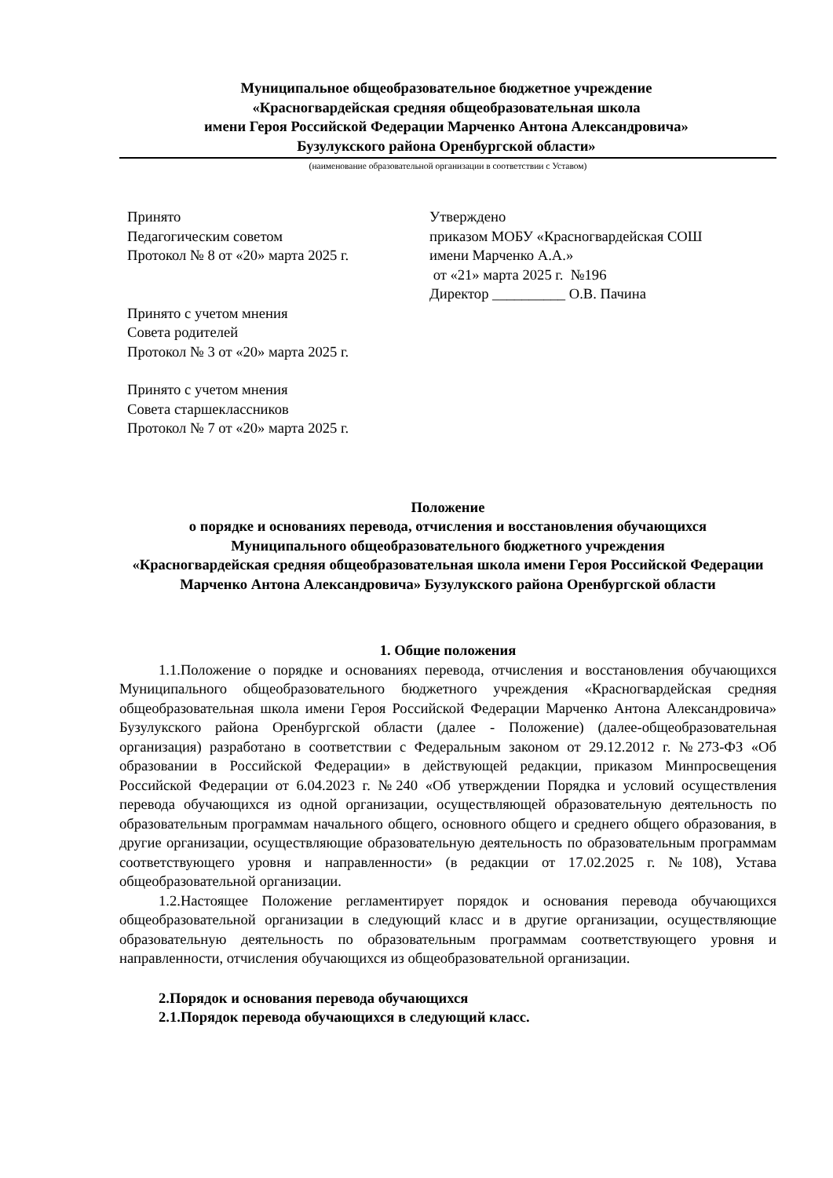Муниципальное общеобразовательное бюджетное учреждение
«Красногвардейская средняя общеобразовательная школа
имени Героя Российской Федерации Марченко Антона Александровича»
Бузулукского района Оренбургской области»
(наименование образовательной организации в соответствии с Уставом)
Принято
Педагогическим советом
Протокол № 8 от «20» марта 2025 г.
Принято с учетом мнения
Совета родителей
Протокол № 3 от «20» марта 2025 г.
Принято с учетом мнения
Совета старшеклассников
Протокол № 7 от «20» марта 2025 г.
Утверждено
приказом МОБУ «Красногвардейская СОШ
имени Марченко А.А.»
от «21» марта 2025 г. №196
Директор __________ О.В. Пачина
Положение
о порядке и основаниях перевода, отчисления и восстановления обучающихся
Муниципального общеобразовательного бюджетного учреждения
«Красногвардейская средняя общеобразовательная школа имени Героя Российской Федерации Марченко Антона Александровича» Бузулукского района Оренбургской области
1. Общие положения
1.1.Положение о порядке и основаниях перевода, отчисления и восстановления обучающихся Муниципального общеобразовательного бюджетного учреждения «Красногвардейская средняя общеобразовательная школа имени Героя Российской Федерации Марченко Антона Александровича» Бузулукского района Оренбургской области (далее - Положение) (далее-общеобразовательная организация) разработано в соответствии с Федеральным законом от 29.12.2012 г. №273-ФЗ «Об образовании в Российской Федерации» в действующей редакции, приказом Минпросвещения Российской Федерации от 6.04.2023 г. №240 «Об утверждении Порядка и условий осуществления перевода обучающихся из одной организации, осуществляющей образовательную деятельность по образовательным программам начального общего, основного общего и среднего общего образования, в другие организации, осуществляющие образовательную деятельность по образовательным программам соответствующего уровня и направленности» (в редакции от 17.02.2025 г. №108), Устава общеобразовательной организации.
1.2.Настоящее Положение регламентирует порядок и основания перевода обучающихся общеобразовательной организации в следующий класс и в другие организации, осуществляющие образовательную деятельность по образовательным программам соответствующего уровня и направленности, отчисления обучающихся из общеобразовательной организации.
2.Порядок и основания перевода обучающихся
2.1.Порядок перевода обучающихся в следующий класс.